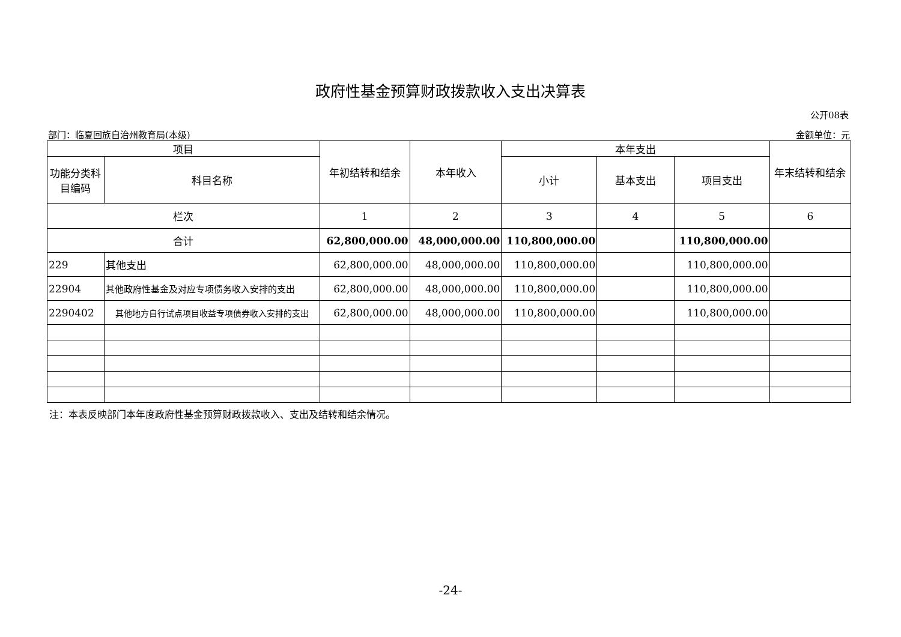政府性基金预算财政拨款收入支出决算表
公开08表
部门：临夏回族自治州教育局(本级) 金额单位：元
| 项目 | | 年初结转和结余 | 本年收入 | 本年支出 | | | 年末结转和结余 |
| --- | --- | --- | --- | --- | --- | --- | --- |
| 功能分类科目编码 | 科目名称 | | | 小计 | 基本支出 | 项目支出 | |
| 栏次 | | 1 | 2 | 3 | 4 | 5 | 6 |
| 合计 | | 62,800,000.00 | 48,000,000.00 | 110,800,000.00 | | 110,800,000.00 | |
| 229 | 其他支出 | 62,800,000.00 | 48,000,000.00 | 110,800,000.00 | | 110,800,000.00 | |
| 22904 | 其他政府性基金及对应专项债务收入安排的支出 | 62,800,000.00 | 48,000,000.00 | 110,800,000.00 | | 110,800,000.00 | |
| 2290402 | 其他地方自行试点项目收益专项债券收入安排的支出 | 62,800,000.00 | 48,000,000.00 | 110,800,000.00 | | 110,800,000.00 | |
注：本表反映部门本年度政府性基金预算财政拨款收入、支出及结转和结余情况。
-24-